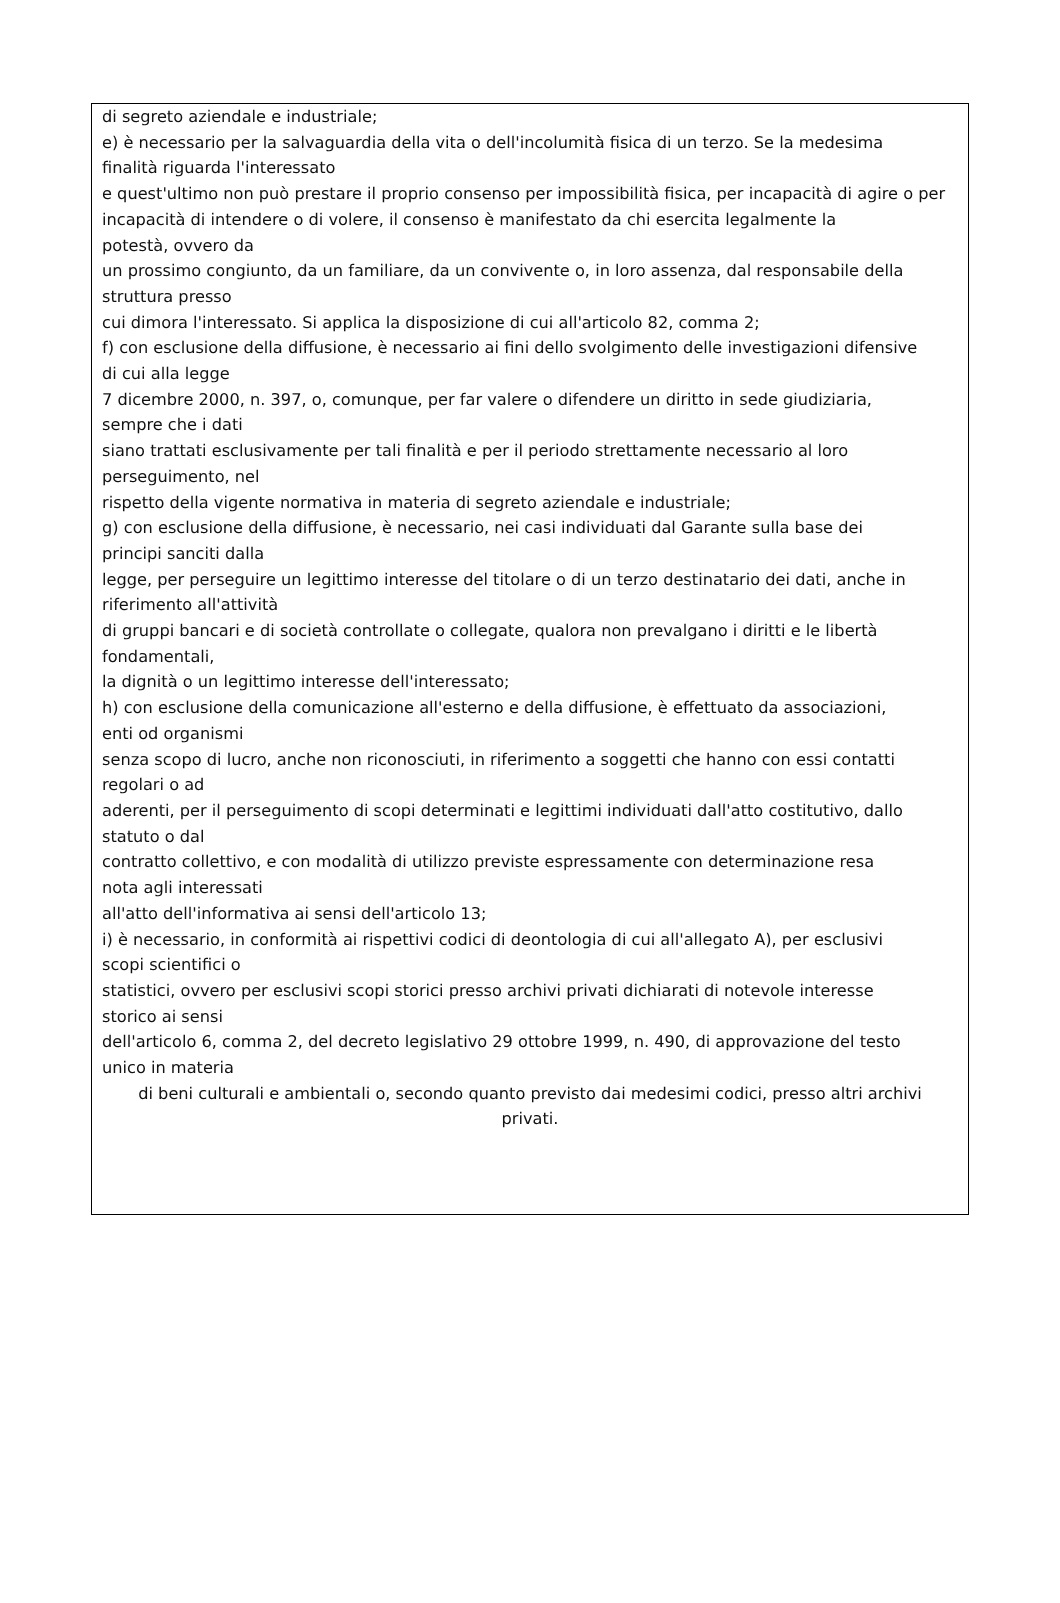di segreto aziendale e industriale;
e) è necessario per la salvaguardia della vita o dell'incolumità fisica di un terzo. Se la medesima
finalità riguarda l'interessato
e quest'ultimo non può prestare il proprio consenso per impossibilità fisica, per incapacità di agire o per incapacità di intendere o di volere, il consenso è manifestato da chi esercita legalmente la
potestà, ovvero da
un prossimo congiunto, da un familiare, da un convivente o, in loro assenza, dal responsabile della
struttura presso
cui dimora l'interessato. Si applica la disposizione di cui all'articolo 82, comma 2;
f) con esclusione della diffusione, è necessario ai fini dello svolgimento delle investigazioni difensive
di cui alla legge
7 dicembre 2000, n. 397, o, comunque, per far valere o difendere un diritto in sede giudiziaria,
sempre che i dati
siano trattati esclusivamente per tali finalità e per il periodo strettamente necessario al loro
perseguimento, nel
rispetto della vigente normativa in materia di segreto aziendale e industriale;
g) con esclusione della diffusione, è necessario, nei casi individuati dal Garante sulla base dei
principi sanciti dalla
legge, per perseguire un legittimo interesse del titolare o di un terzo destinatario dei dati, anche in
riferimento all'attività
di gruppi bancari e di società controllate o collegate, qualora non prevalgano i diritti e le libertà
fondamentali,
la dignità o un legittimo interesse dell'interessato;
h) con esclusione della comunicazione all'esterno e della diffusione, è effettuato da associazioni,
enti od organismi
senza scopo di lucro, anche non riconosciuti, in riferimento a soggetti che hanno con essi contatti
regolari o ad
aderenti, per il perseguimento di scopi determinati e legittimi individuati dall'atto costitutivo, dallo
statuto o dal
contratto collettivo, e con modalità di utilizzo previste espressamente con determinazione resa
nota agli interessati
all'atto dell'informativa ai sensi dell'articolo 13;
i) è necessario, in conformità ai rispettivi codici di deontologia di cui all'allegato A), per esclusivi
scopi scientifici o
statistici, ovvero per esclusivi scopi storici presso archivi privati dichiarati di notevole interesse
storico ai sensi
dell'articolo 6, comma 2, del decreto legislativo 29 ottobre 1999, n. 490, di approvazione del testo
unico in materia
di beni culturali e ambientali o, secondo quanto previsto dai medesimi codici, presso altri archivi
privati.